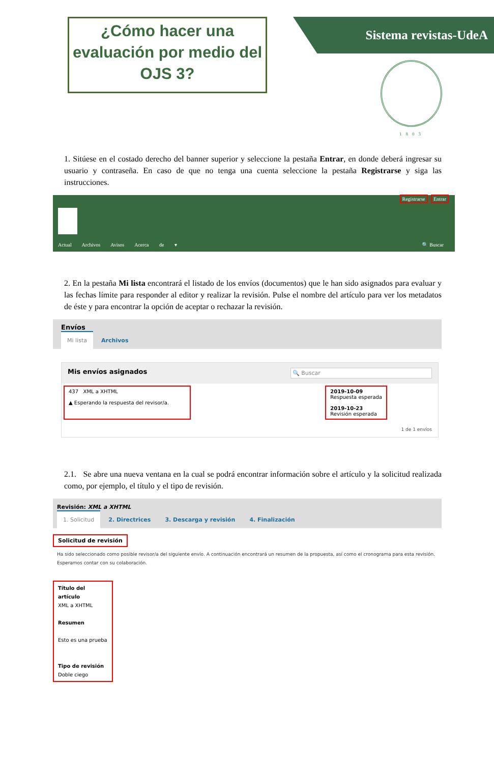¿Cómo hacer una evaluación por medio del OJS 3?
Sistema revistas-UdeA
1803
1. Sitúese en el costado derecho del banner superior y seleccione la pestaña Entrar, en donde deberá ingresar su usuario y contraseña. En caso de que no tenga una cuenta seleccione la pestaña Registrarse y siga las instrucciones.
Registrarse Entrar
Actual Archivos Avisos Acerca de ▾
🔍 Buscar
2. En la pestaña Mi lista encontrará el listado de los envíos (documentos) que le han sido asignados para evaluar y las fechas límite para responder al editor y realizar la revisión. Pulse el nombre del artículo para ver los metadatos de éste y para encontrar la opción de aceptar o rechazar la revisión.
Envíos
Mi lista Archivos
Mis envíos asignados 🔍 Buscar
437 XML a XHTML
▲ Esperando la respuesta del revisor/a.
2019-10-09
Respuesta esperada
2019-10-23
Revisión esperada
1 de 1 envíos
2.1. Se abre una nueva ventana en la cual se podrá encontrar información sobre el artículo y la solicitud realizada como, por ejemplo, el título y el tipo de revisión.
Revisión: XML a XHTML
1. Solicitud 2. Directrices 3. Descarga y revisión 4. Finalización
Solicitud de revisión
Ha sido seleccionado como posible revisor/a del siguiente envío. A continuación encontrará un resumen de la propuesta, así como el cronograma para esta revisión. Esperamos contar con su colaboración.
Título del artículo
XML a XHTML
Resumen
Esto es una prueba
Tipo de revisión
Doble ciego